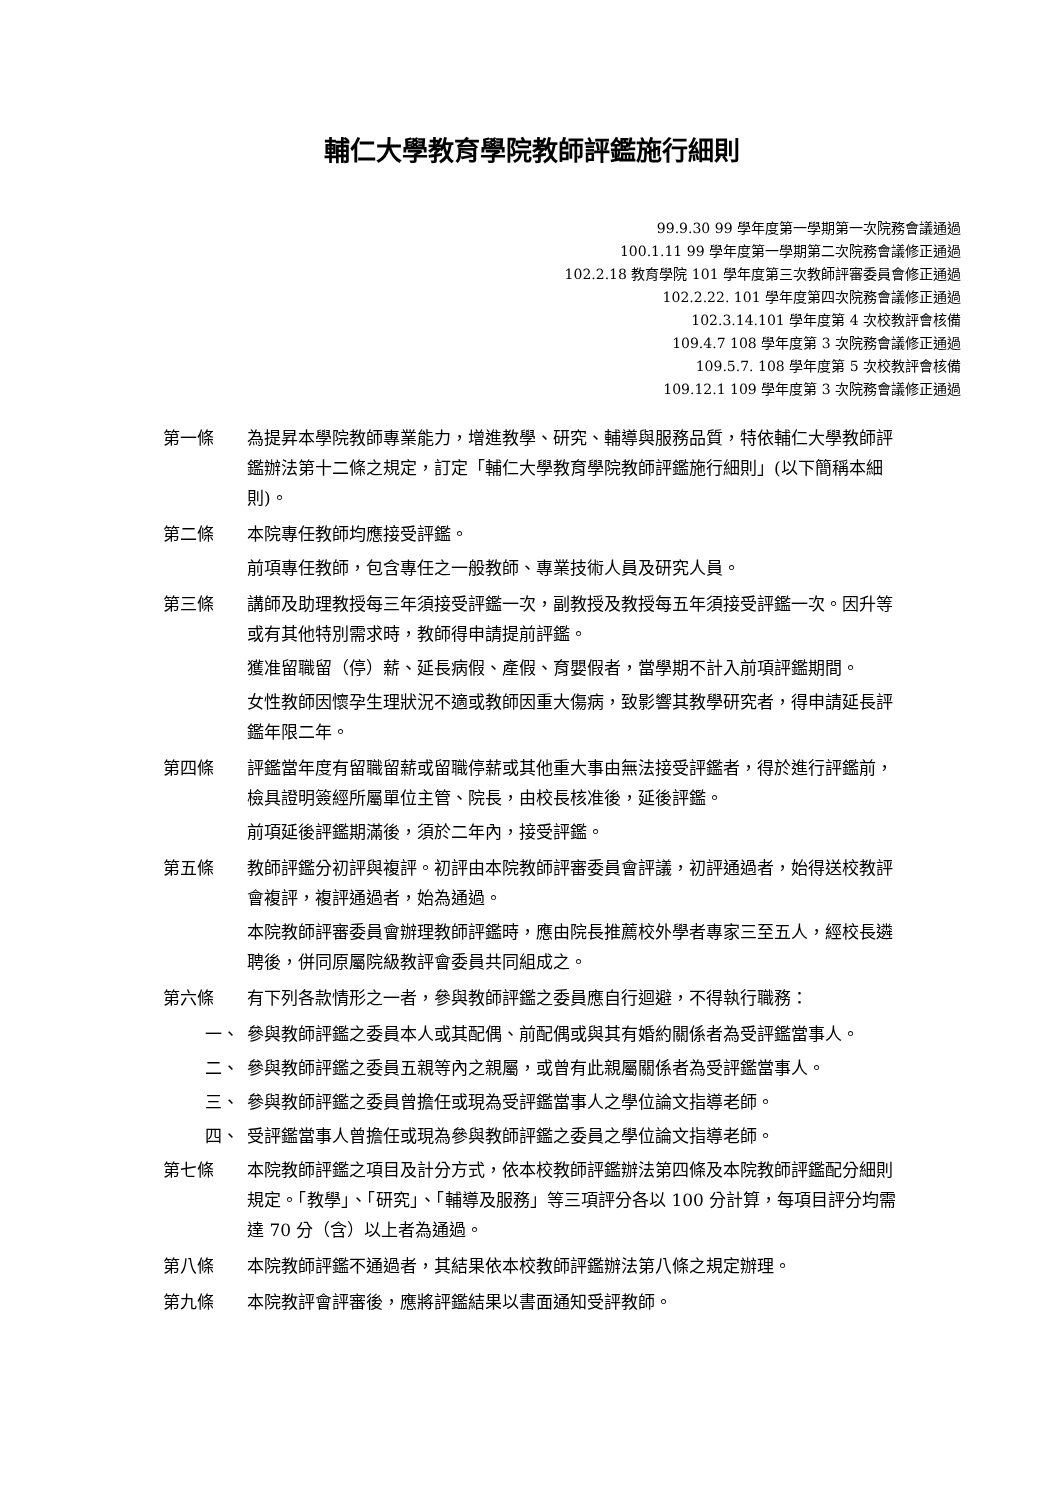輔仁大學教育學院教師評鑑施行細則
99.9.30 99 學年度第一學期第一次院務會議通過
100.1.11 99 學年度第一學期第二次院務會議修正通過
102.2.18 教育學院 101 學年度第三次教師評審委員會修正通過
102.2.22. 101 學年度第四次院務會議修正通過
102.3.14.101 學年度第 4 次校教評會核備
109.4.7 108 學年度第 3 次院務會議修正通過
109.5.7. 108 學年度第 5 次校教評會核備
109.12.1 109 學年度第 3 次院務會議修正通過
第一條 為提昇本學院教師專業能力，增進教學、研究、輔導與服務品質，特依輔仁大學教師評鑑辦法第十二條之規定，訂定「輔仁大學教育學院教師評鑑施行細則」(以下簡稱本細則)。
第二條 本院專任教師均應接受評鑑。
前項專任教師，包含專任之一般教師、專業技術人員及研究人員。
第三條 講師及助理教授每三年須接受評鑑一次，副教授及教授每五年須接受評鑑一次。因升等或有其他特別需求時，教師得申請提前評鑑。
獲准留職留（停）薪、延長病假、產假、育嬰假者，當學期不計入前項評鑑期間。
女性教師因懷孕生理狀況不適或教師因重大傷病，致影響其教學研究者，得申請延長評鑑年限二年。
第四條 評鑑當年度有留職留薪或留職停薪或其他重大事由無法接受評鑑者，得於進行評鑑前，檢具證明簽經所屬單位主管、院長，由校長核准後，延後評鑑。
前項延後評鑑期滿後，須於二年內，接受評鑑。
第五條 教師評鑑分初評與複評。初評由本院教師評審委員會評議，初評通過者，始得送校教評會複評，複評通過者，始為通過。
本院教師評審委員會辦理教師評鑑時，應由院長推薦校外學者專家三至五人，經校長遴聘後，併同原屬院級教評會委員共同組成之。
第六條 有下列各款情形之一者，參與教師評鑑之委員應自行迴避，不得執行職務：
一、 參與教師評鑑之委員本人或其配偶、前配偶或與其有婚約關係者為受評鑑當事人。
二、 參與教師評鑑之委員五親等內之親屬，或曾有此親屬關係者為受評鑑當事人。
三、 參與教師評鑑之委員曾擔任或現為受評鑑當事人之學位論文指導老師。
四、 受評鑑當事人曾擔任或現為參與教師評鑑之委員之學位論文指導老師。
第七條 本院教師評鑑之項目及計分方式，依本校教師評鑑辦法第四條及本院教師評鑑配分細則規定。「教學」、「研究」、「輔導及服務」等三項評分各以 100 分計算，每項目評分均需達 70 分（含）以上者為通過。
第八條 本院教師評鑑不通過者，其結果依本校教師評鑑辦法第八條之規定辦理。
第九條 本院教評會評審後，應將評鑑結果以書面通知受評教師。